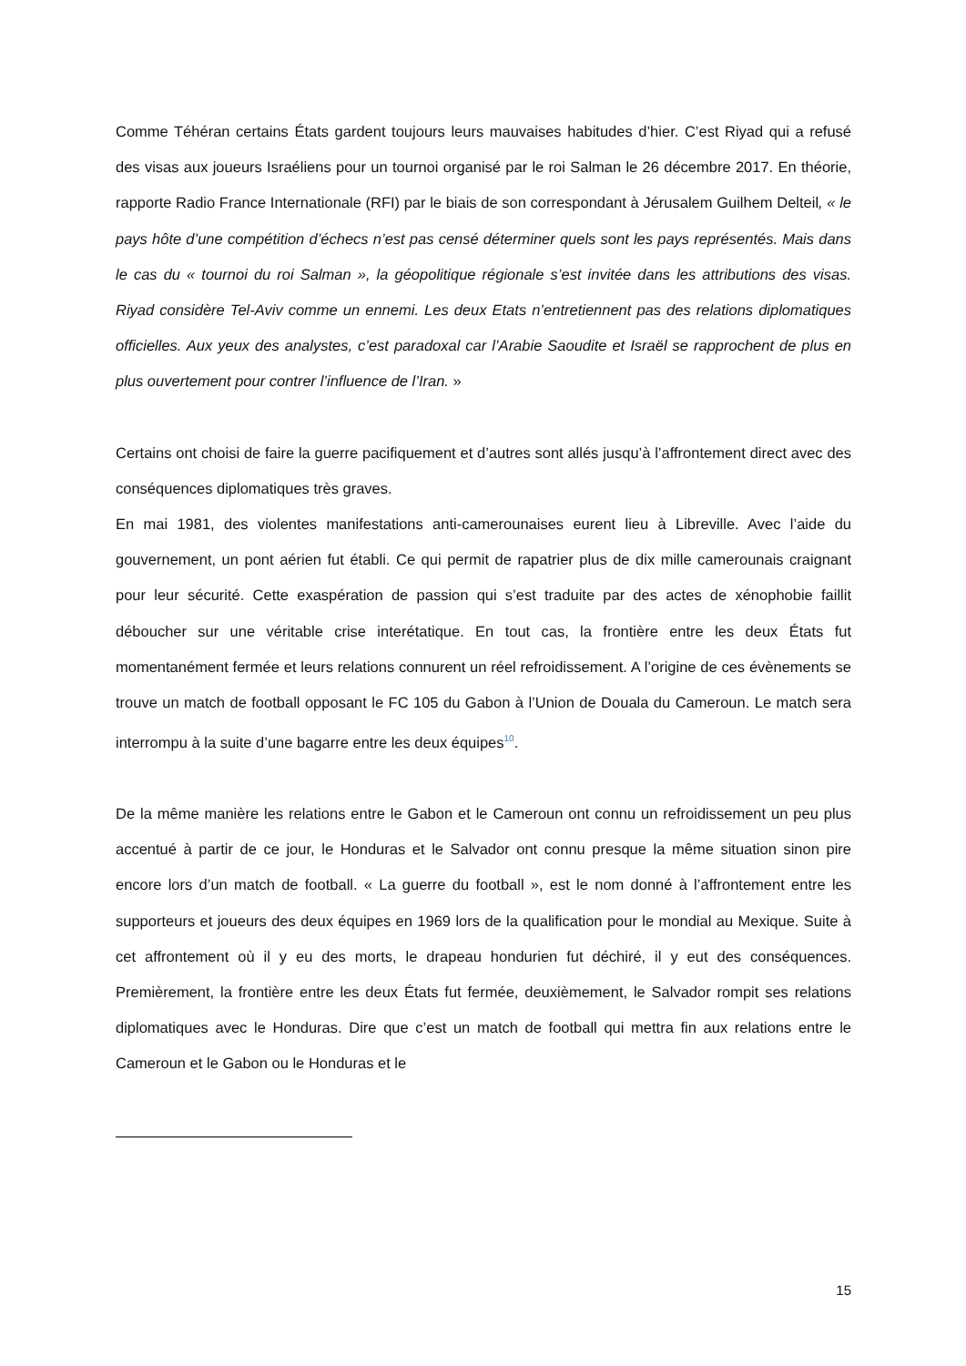Comme Téhéran certains États gardent toujours leurs mauvaises habitudes d’hier. C’est Riyad qui a refusé des visas aux joueurs Israéliens pour un tournoi organisé par le roi Salman le 26 décembre 2017. En théorie, rapporte Radio France Internationale (RFI) par le biais de son correspondant à Jérusalem Guilhem Delteil, « le pays hôte d’une compétition d’échecs n’est pas censé déterminer quels sont les pays représentés. Mais dans le cas du « tournoi du roi Salman », la géopolitique régionale s’est invitée dans les attributions des visas. Riyad considère Tel-Aviv comme un ennemi. Les deux Etats n’entretiennent pas des relations diplomatiques officielles. Aux yeux des analystes, c’est paradoxal car l’Arabie Saoudite et Israël se rapprochent de plus en plus ouvertement pour contrer l’influence de l’Iran. »
Certains ont choisi de faire la guerre pacifiquement et d’autres sont allés jusqu’à l’affrontement direct avec des conséquences diplomatiques très graves.
En mai 1981, des violentes manifestations anti-camerounaises eurent lieu à Libreville. Avec l’aide du gouvernement, un pont aérien fut établi. Ce qui permit de rapatrier plus de dix mille camerounais craignant pour leur sécurité. Cette exaspération de passion qui s’est traduite par des actes de xénophobie faillit déboucher sur une véritable crise interétatique. En tout cas, la frontière entre les deux États fut momentanément fermée et leurs relations connurent un réel refroidissement. A l’origine de ces évènements se trouve un match de football opposant le FC 105 du Gabon à l’Union de Douala du Cameroun. Le match sera interrompu à la suite d’une bagarre entre les deux équipes<sup>10</sup>.
De la même manière les relations entre le Gabon et le Cameroun ont connu un refroidissement un peu plus accentué à partir de ce jour, le Honduras et le Salvador ont connu presque la même situation sinon pire encore lors d’un match de football. « La guerre du football », est le nom donné à l’affrontement entre les supporteurs et joueurs des deux équipes en 1969 lors de la qualification pour le mondial au Mexique. Suite à cet affrontement où il y eu des morts, le drapeau hondurien fut déchiré, il y eut des conséquences. Premièrement, la frontière entre les deux États fut fermée, deuxièmement, le Salvador rompit ses relations diplomatiques avec le Honduras. Dire que c’est un match de football qui mettra fin aux relations entre le Cameroun et le Gabon ou le Honduras et le
15